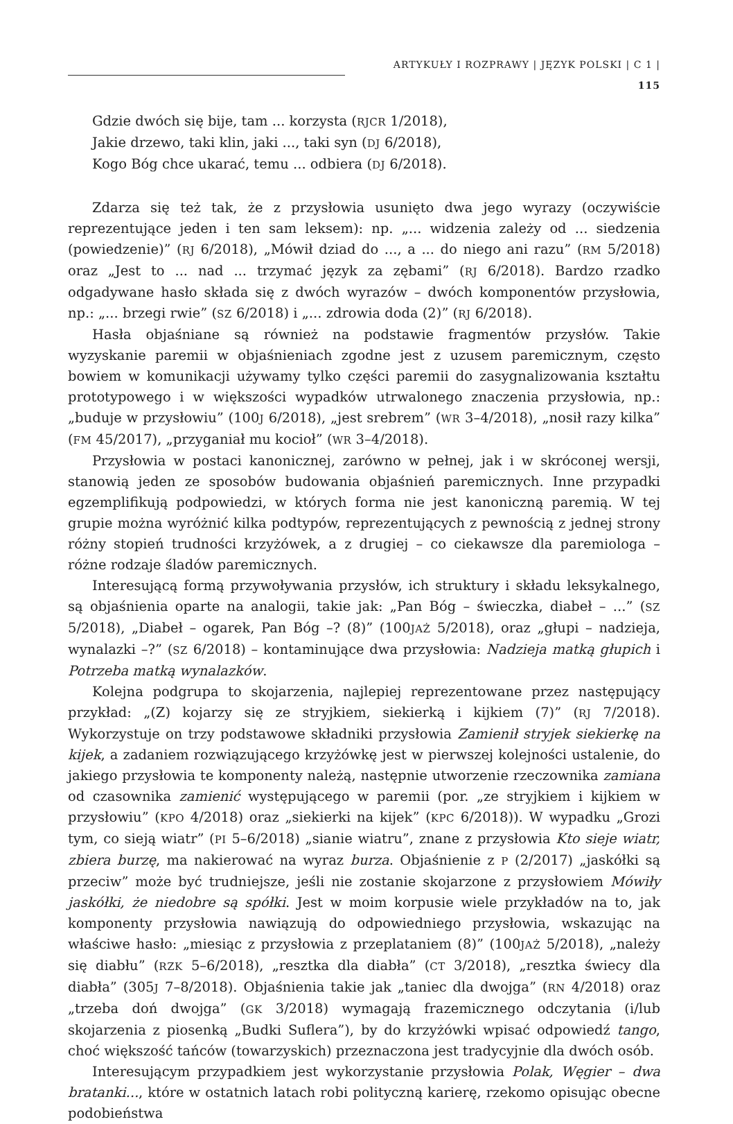ARTYKUŁY I ROZPRAWY | JĘZYK POLSKI | C 1 | 115
Gdzie dwóch się bije, tam ... korzysta (RJCR 1/2018),
Jakie drzewo, taki klin, jaki ..., taki syn (DJ 6/2018),
Kogo Bóg chce ukarać, temu ... odbiera (DJ 6/2018).
Zdarza się też tak, że z przysłowia usunięto dwa jego wyrazy (oczywiście reprezentujące jeden i ten sam leksem): np. „... widzenia zależy od ... siedzenia (powiedzenie)” (RJ 6/2018), „Mówił dziad do ..., a ... do niego ani razu” (RM 5/2018) oraz „Jest to ... nad ... trzymać język za zębami” (RJ 6/2018). Bardzo rzadko odgadywane hasło składa się z dwóch wyrazów – dwóch komponentów przysłowia, np.: „... brzegi rwie” (SZ 6/2018) i „... zdrowia doda (2)” (RJ 6/2018).
Hasła objaśniane są również na podstawie fragmentów przysłów. Takie wyzyskanie paremii w objaśnieniach zgodne jest z uzusem paremicznym, często bowiem w komunikacji używamy tylko części paremii do zasygnalizowania kształtu prototypowego i w większości wypadków utrwalonego znaczenia przysłowia, np.: „buduje w przysłowiu” (100J 6/2018), „jest srebrem” (WR 3–4/2018), „nosił razy kilka” (FM 45/2017), „przyganiał mu kocioł” (WR 3–4/2018).
Przysłowia w postaci kanonicznej, zarówno w pełnej, jak i w skróconej wersji, stanowią jeden ze sposobów budowania objaśnień paremicznych. Inne przypadki egzemplifikują podpowiedzi, w których forma nie jest kanoniczną paremią. W tej grupie można wyróżnić kilka podtypów, reprezentujących z pewnością z jednej strony różny stopień trudności krzyżówek, a z drugiej – co ciekawsze dla paremiologa – różne rodzaje śladów paremicznych.
Interesującą formą przywoływania przysłów, ich struktury i składu leksykalnego, są objaśnienia oparte na analogii, takie jak: „Pan Bóg – świeczka, diabeł – ...” (SZ 5/2018), „Diabeł – ogarek, Pan Bóg –? (8)” (100JAŻ 5/2018), oraz „głupi – nadzieja, wynalazki –?” (SZ 6/2018) – kontaminujące dwa przysłowia: Nadzieja matką głupich i Potrzeba matką wynalazków.
Kolejna podgrupa to skojarzenia, najlepiej reprezentowane przez następujący przykład: „(Z) kojarzy się ze stryjkiem, siekierką i kijkiem (7)” (RJ 7/2018). Wykorzystuje on trzy podstawowe składniki przysłowia Zamienił stryjek siekierkę na kijek, a zadaniem rozwiązującego krzyżówkę jest w pierwszej kolejności ustalenie, do jakiego przysłowia te komponenty należą, następnie utworzenie rzeczownika zamiana od czasownika zamienić występującego w paremii (por. „ze stryjkiem i kijkiem w przysłowiu” (KPO 4/2018) oraz „siekierki na kijek” (KPC 6/2018)). W wypadku „Grozi tym, co sieją wiatr” (PI 5–6/2018) „sianie wiatru”, znane z przysłowia Kto sieje wiatr, zbiera burzę, ma nakierować na wyraz burza. Objaśnienie z P (2/2017) „jaskółki są przeciw” może być trudniejsze, jeśli nie zostanie skojarzone z przysłowiem Mówiły jaskółki, że niedobre są spółki. Jest w moim korpusie wiele przykładów na to, jak komponenty przysłowia nawiązują do odpowiedniego przysłowia, wskazując na właściwe hasło: „miesiąc z przysłowia z przeplataniem (8)” (100JAŻ 5/2018), „należy się diabłu” (RZK 5–6/2018), „resztka dla diabła” (CT 3/2018), „resztka świecy dla diabła” (305J 7–8/2018). Objaśnienia takie jak „taniec dla dwojga” (RN 4/2018) oraz „trzeba doń dwojga” (GK 3/2018) wymagają frazemicznego odczytania (i/lub skojarzenia z piosenką „Budki Suflera”), by do krzyżówki wpisać odpowiedź tango, choć większość tańców (towarzyskich) przeznaczona jest tradycyjnie dla dwóch osób.
Interesującym przypadkiem jest wykorzystanie przysłowia Polak, Węgier – dwa bratanki..., które w ostatnich latach robi polityczną karierę, rzekomo opisując obecne podobieństwa